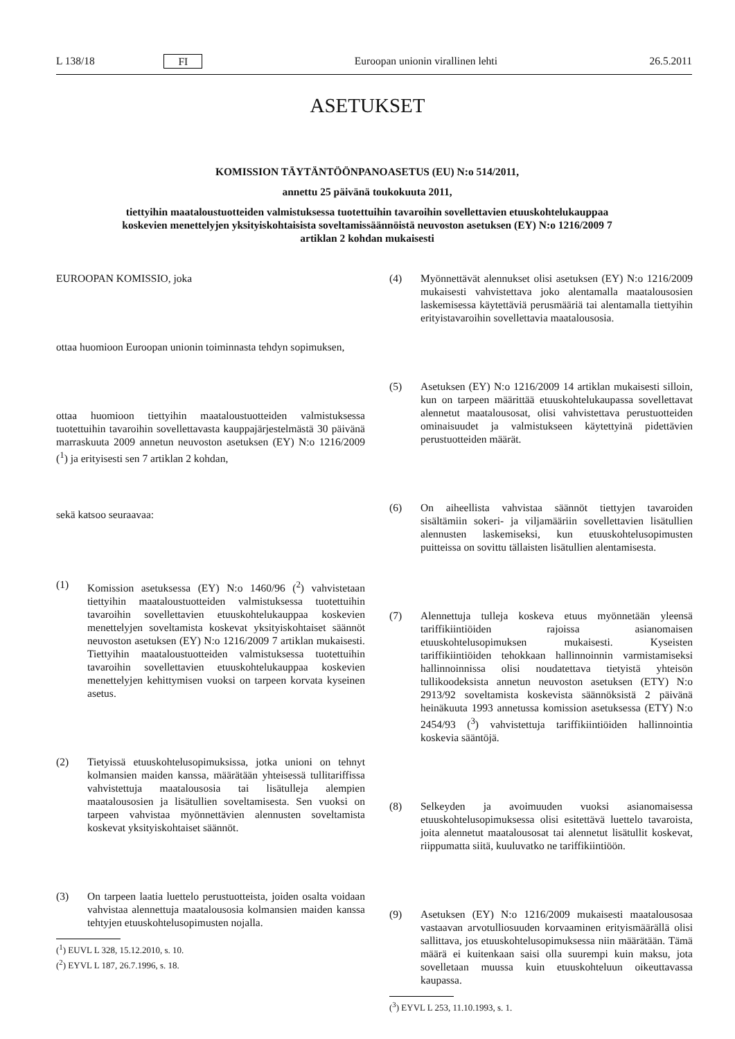L 138/18 FI Euroopan unionin virallinen lehti 26.5.2011
ASETUKSET
KOMISSION TÄYTÄNTÖÖNPANOASETUS (EU) N:o 514/2011,
annettu 25 päivänä toukokuuta 2011,
tiettyihin maataloustuotteiden valmistuksessa tuotettuihin tavaroihin sovellettavien etuuskohtelukauppaa koskevien menettelyjen yksityiskohtaisista soveltamissäännöistä neuvoston asetuksen (EY) N:o 1216/2009 7 artiklan 2 kohdan mukaisesti
EUROOPAN KOMISSIO, joka
ottaa huomioon Euroopan unionin toiminnasta tehdyn sopimuksen,
ottaa huomioon tiettyihin maataloustuotteiden valmistuksessa tuotettuihin tavaroihin sovellettavasta kauppajärjestelmästä 30 päivänä marraskuuta 2009 annetun neuvoston asetuksen (EY) N:o 1216/2009 (<sup>1</sup>) ja erityisesti sen 7 artiklan 2 kohdan,
sekä katsoo seuraavaa:
(1) Komission asetuksessa (EY) N:o 1460/96 (<sup>2</sup>) vahvistetaan tiettyihin maataloustuotteiden valmistuksessa tuotettuihin tavaroihin sovellettavien etuuskohtelukauppaa koskevien menettelyjen soveltamista koskevat yksityiskohtaiset säännöt neuvoston asetuksen (EY) N:o 1216/2009 7 artiklan mukaisesti. Tiettyihin maataloustuotteiden valmistuksessa tuotettuihin tavaroihin sovellettavien etuuskohtelukauppaa koskevien menettelyjen kehittymisen vuoksi on tarpeen korvata kyseinen asetus.
(2) Tietyissä etuuskohtelusopimuksissa, jotka unioni on tehnyt kolmansien maiden kanssa, määrätään yhteisessä tullitariffissa vahvistettuja maatalousosia tai lisätulleja alempien maatalousosien ja lisätullien soveltamisesta. Sen vuoksi on tarpeen vahvistaa myönnettävien alennusten soveltamista koskevat yksityiskohtaiset säännöt.
(3) On tarpeen laatia luettelo perustuotteista, joiden osalta voidaan vahvistaa alennettuja maatalousosia kolmansien maiden kanssa tehtyjen etuuskohtelusopimusten nojalla.
(<sup>1</sup>) EUVL L 328, 15.12.2010, s. 10.
(<sup>2</sup>) EYVL L 187, 26.7.1996, s. 18.
(4) Myönnettävät alennukset olisi asetuksen (EY) N:o 1216/2009 mukaisesti vahvistettava joko alentamalla maatalousosien laskemisessa käytettäviä perusmääriä tai alentamalla tiettyihin erityistavaroihin sovellettavia maatalousosia.
(5) Asetuksen (EY) N:o 1216/2009 14 artiklan mukaisesti silloin, kun on tarpeen määrittää etuuskohtelukaupassa sovellettavat alennetut maatalousosat, olisi vahvistettava perustuotteiden ominaisuudet ja valmistukseen käytettyinä pidettävien perustuotteiden määrät.
(6) On aiheellista vahvistaa säännöt tiettyjen tavaroiden sisältämiin sokeri- ja viljamääriin sovellettavien lisätullien alennusten laskemiseksi, kun etuuskohtelusopimusten puitteissa on sovittu tällaisten lisätullien alentamisesta.
(7) Alennettuja tulleja koskeva etuus myönnetään yleensä tariffikiintiöiden rajoissa asianomaisen etuuskohtelusopimuksen mukaisesti. Kyseisten tariffikiintiöiden tehokkaan hallinnoinnin varmistamiseksi hallinnoinnissa olisi noudatettava tietyistä yhteisön tullikoodeksista annetun neuvoston asetuksen (ETY) N:o 2913/92 soveltamista koskevista säännöksistä 2 päivänä heinäkuuta 1993 annetussa komission asetuksessa (ETY) N:o 2454/93 (<sup>3</sup>) vahvistettuja tariffikiintiöiden hallinnointia koskevia sääntöjä.
(8) Selkeyden ja avoimuuden vuoksi asianomaisessa etuuskohtelusopimuksessa olisi esitettävä luettelo tavaroista, joita alennetut maatalousosat tai alennetut lisätullit koskevat, riippumatta siitä, kuuluvatko ne tariffikiintiöön.
(9) Asetuksen (EY) N:o 1216/2009 mukaisesti maatalousosaa vastaavan arvotulliosuuden korvaaminen erityismäärällä olisi sallittava, jos etuuskohtelusopimuksessa niin määrätään. Tämä määrä ei kuitenkaan saisi olla suurempi kuin maksu, jota sovelletaan muussa kuin etuuskohteluun oikeuttavassa kaupassa.
(<sup>3</sup>) EYVL L 253, 11.10.1993, s. 1.